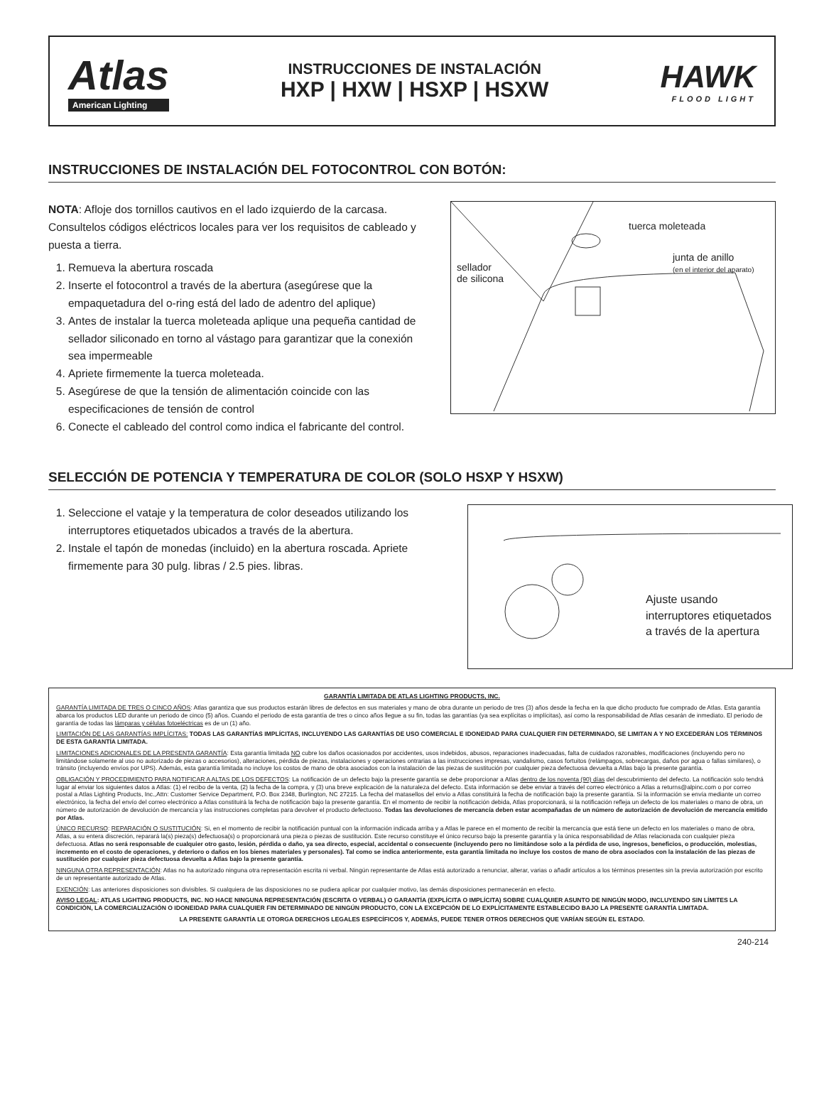Atlas
American Lighting
INSTRUCCIONES DE INSTALACIÓN
HXP | HXW | HSXP | HSXW
HAWK
FLOOD LIGHT
INSTRUCCIONES DE INSTALACIÓN DEL FOTOCONTROL CON BOTÓN:
NOTA: Afloje dos tornillos cautivos en el lado izquierdo de la carcasa. Consultelos códigos eléctricos locales para ver los requisitos de cableado y puesta a tierra.
1. Remueva la abertura roscada
2. Inserte el fotocontrol a través de la abertura (asegúrese que la empaquetadura del o-ring está del lado de adentro del aplique)
3. Antes de instalar la tuerca moleteada aplique una pequeña cantidad de sellador siliconado en torno al vástago para garantizar que la conexión sea impermeable
4. Apriete firmemente la tuerca moleteada.
5. Asegúrese de que la tensión de alimentación coincide con las especificaciones de tensión de control
6. Conecte el cableado del control como indica el fabricante del control.
tuerca moleteada
junta de anillo
(en el interior del aparato)
sellador
de silicona
SELECCIÓN DE POTENCIA Y TEMPERATURA DE COLOR (SOLO HSXP Y HSXW)
1. Seleccione el vataje y la temperatura de color deseados utilizando los interruptores etiquetados ubicados a través de la abertura.
2. Instale el tapón de monedas (incluido) en la abertura roscada. Apriete firmemente para 30 pulg. libras / 2.5 pies. libras.
Ajuste usando
interruptores etiquetados
a través de la apertura
GARANTÍA LIMITADA DE ATLAS LIGHTING PRODUCTS, INC.
GARANTÍA LIMITADA DE TRES O CINCO AÑOS: Atlas garantiza que sus productos estarán libres de defectos en sus materiales y mano de obra durante un periodo de tres (3) años desde la fecha en la que dicho producto fue comprado de Atlas. Esta garantía abarca los productos LED durante un periodo de cinco (5) años. Cuando el periodo de esta garantía de tres o cinco años llegue a su fin, todas las garantías (ya sea explícitas o implícitas), así como la responsabilidad de Atlas cesarán de inmediato. El periodo de garantía de todas las lámparas y células fotoeléctricas es de un (1) año.
LIMITACIÓN DE LAS GARANTÍAS IMPLÍCITAS: TODAS LAS GARANTÍAS IMPLÍCITAS, INCLUYENDO LAS GARANTÍAS DE USO COMERCIAL E IDONEIDAD PARA CUALQUIER FIN DETERMINADO, SE LIMITAN A Y NO EXCEDERÁN LOS TÉRMINOS DE ESTA GARANTÍA LIMITADA.
LIMITACIONES ADICIONALES DE LA PRESENTA GARANTÍA: Esta garantía limitada NO cubre los daños ocasionados por accidentes, usos indebidos, abusos, reparaciones inadecuadas, falta de cuidados razonables, modificaciones (incluyendo pero no limitándose solamente al uso no autorizado de piezas o accesorios), alteraciones, pérdida de piezas, instalaciones y operaciones ontrarias a las instrucciones impresas, vandalismo, casos fortuitos (relámpagos, sobrecargas, daños por agua o fallas similares), o tránsito (incluyendo envíos por UPS). Además, esta garantía limitada no incluye los costos de mano de obra asociados con la instalación de las piezas de sustitución por cualquier pieza defectuosa devuelta a Atlas bajo la presente garantía.
OBLIGACIÓN Y PROCEDIMIENTO PARA NOTIFICAR A ALTAS DE LOS DEFECTOS: La notificación de un defecto bajo la presente garantía se debe proporcionar a Atlas dentro de los noventa (90) días del descubrimiento del defecto. La notificación solo tendrá lugar al enviar los siguientes datos a Atlas: (1) el recibo de la venta, (2) la fecha de la compra, y (3) una breve explicación de la naturaleza del defecto. Esta información se debe enviar a través del correo electrónico a Atlas a returns@alpinc.com o por correo postal a Atlas Lighting Products, Inc.,Attn: Customer Service Department, P.O. Box 2348, Burlington, NC 27215. La fecha del matasellos del envío a Atlas constituirá la fecha de notificación bajo la presente garantía. Si la información se envía mediante un correo electrónico, la fecha del envío del correo electrónico a Atlas constituirá la fecha de notificación bajo la presente garantía. En el momento de recibir la notificación debida, Atlas proporcionará, si la notificación refleja un defecto de los materiales o mano de obra, un número de autorización de devolución de mercancía y las instrucciones completas para devolver el producto defectuoso. Todas las devoluciones de mercancía deben estar acompañadas de un número de autorización de devolución de mercancía emitido por Atlas.
ÚNICO RECURSO: REPARACIÓN O SUSTITUCIÓN: Si, en el momento de recibir la notificación puntual con la información indicada arriba y a Atlas le parece en el momento de recibir la mercancía que está tiene un defecto en los materiales o mano de obra, Atlas, a su entera discreción, reparará la(s) pieza(s) defectuosa(s) o proporcionará una pieza o piezas de sustitución. Este recurso constituye el único recurso bajo la presente garantía y la única responsabilidad de Atlas relacionada con cualquier pieza defectuosa. Atlas no será responsable de cualquier otro gasto, lesión, pérdida o daño, ya sea directo, especial, accidental o consecuente (incluyendo pero no limitándose solo a la pérdida de uso, ingresos, beneficios, o producción, molestias, incremento en el costo de operaciones, y deterioro o daños en los bienes materiales y personales). Tal como se indica anteriormente, esta garantía limitada no incluye los costos de mano de obra asociados con la instalación de las piezas de sustitución por cualquier pieza defectuosa devuelta a Atlas bajo la presente garantía.
NINGUNA OTRA REPRESENTACIÓN: Atlas no ha autorizado ninguna otra representación escrita ni verbal. Ningún representante de Atlas está autorizado a renunciar, alterar, varias o añadir artículos a los términos presentes sin la previa autorización por escrito de un representante autorizado de Atlas.
EXENCIÓN: Las anteriores disposiciones son divisibles. Si cualquiera de las disposiciones no se pudiera aplicar por cualquier motivo, las demás disposiciones permanecerán en efecto.
AVISO LEGAL: ATLAS LIGHTING PRODUCTS, INC. NO HACE NINGUNA REPRESENTACIÓN (ESCRITA O VERBAL) O GARANTÍA (EXPLÍCITA O IMPLÍCITA) SOBRE CUALQUIER ASUNTO DE NINGÚN MODO, INCLUYENDO SIN LÍMITES LA CONDICIÓN, LA COMERCIALIZACIÓN O IDONEIDAD PARA CUALQUIER FIN DETERMINADO DE NINGÚN PRODUCTO, CON LA EXCEPCIÓN DE LO EXPLÍCITAMENTE ESTABLECIDO BAJO LA PRESENTE GARANTÍA LIMITADA.
LA PRESENTE GARANTÍA LE OTORGA DERECHOS LEGALES ESPECÍFICOS Y, ADEMÁS, PUEDE TENER OTROS DERECHOS QUE VARÍAN SEGÚN EL ESTADO.
240-214